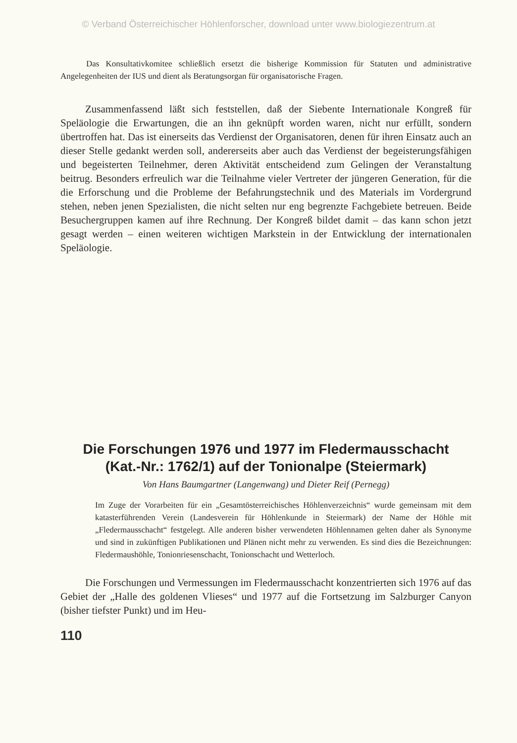© Verband Österreichischer Höhlenforscher, download unter www.biologiezentrum.at
Das Konsultativkomitee schließlich ersetzt die bisherige Kommission für Statuten und administrative Angelegenheiten der IUS und dient als Beratungsorgan für organisatorische Fragen.
Zusammenfassend läßt sich feststellen, daß der Siebente Internationale Kongreß für Speläologie die Erwartungen, die an ihn geknüpft worden waren, nicht nur erfüllt, sondern übertroffen hat. Das ist einerseits das Verdienst der Organisatoren, denen für ihren Einsatz auch an dieser Stelle gedankt werden soll, andererseits aber auch das Verdienst der begeisterungsfähigen und begeisterten Teilnehmer, deren Aktivität entscheidend zum Gelingen der Veranstaltung beitrug. Besonders erfreulich war die Teilnahme vieler Vertreter der jüngeren Generation, für die die Erforschung und die Probleme der Befahrungstechnik und des Materials im Vordergrund stehen, neben jenen Spezialisten, die nicht selten nur eng begrenzte Fachgebiete betreuen. Beide Besuchergruppen kamen auf ihre Rechnung. Der Kongreß bildet damit – das kann schon jetzt gesagt werden – einen weiteren wichtigen Markstein in der Entwicklung der internationalen Speläologie.
Die Forschungen 1976 und 1977 im Fledermausschacht
(Kat.-Nr.: 1762/1) auf der Tonionalpe (Steiermark)
Von Hans Baumgartner (Langenwang) und Dieter Reif (Pernegg)
Im Zuge der Vorarbeiten für ein „Gesamtösterreichisches Höhlenverzeichnis“ wurde gemeinsam mit dem katasterführenden Verein (Landesverein für Höhlenkunde in Steiermark) der Name der Höhle mit „Fledermausschacht“ festgelegt. Alle anderen bisher verwendeten Höhlennamen gelten daher als Synonyme und sind in zukünftigen Publikationen und Plänen nicht mehr zu verwenden. Es sind dies die Bezeichnungen: Fledermaushöhle, Tonionriesenschacht, Tonionschacht und Wetterloch.
Die Forschungen und Vermessungen im Fledermausschacht konzentrierten sich 1976 auf das Gebiet der „Halle des goldenen Vlieses“ und 1977 auf die Fortsetzung im Salzburger Canyon (bisher tiefster Punkt) und im Heu-
110